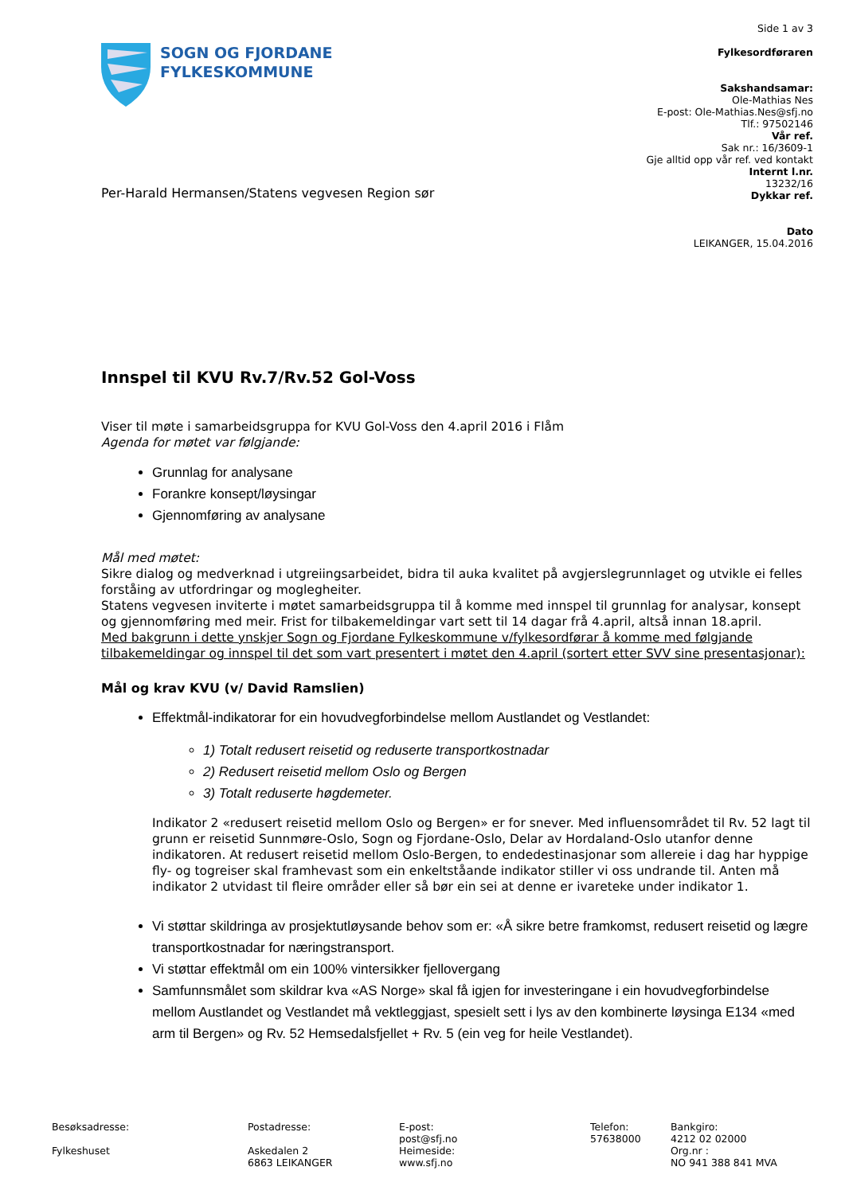SOGN OG FJORDANE
FYLKESKOMMUNE
Side 1 av 3
Fylkesordføraren
Sakshandsamar:
Ole-Mathias Nes
E-post: Ole-Mathias.Nes@sfj.no
Tlf.: 97502146
Vår ref.
Sak nr.: 16/3609-1
Gje alltid opp vår ref. ved kontakt
Internt l.nr.
13232/16
Dykkar ref.
Dato
LEIKANGER, 15.04.2016
Per-Harald Hermansen/Statens vegvesen Region sør
Innspel til KVU Rv.7/Rv.52 Gol-Voss
Viser til møte i samarbeidsgruppa for KVU Gol-Voss den 4.april 2016 i Flåm
Agenda for møtet var følgjande:
Grunnlag for analysane
Forankre konsept/løysingar
Gjennomføring av analysane
Mål med møtet:
Sikre dialog og medverknad i utgreiingsarbeidet, bidra til auka kvalitet på avgjerslegrunnlaget og utvikle ei felles forståing av utfordringar og moglegheiter.
Statens vegvesen inviterte i møtet samarbeidsgruppa til å komme med innspel til grunnlag for analysar, konsept og gjennomføring med meir. Frist for tilbakemeldingar vart sett til 14 dagar frå 4.april, altså innan 18.april.
Med bakgrunn i dette ynskjer Sogn og Fjordane Fylkeskommune v/fylkesordførar å komme med følgjande tilbakemeldingar og innspel til det som vart presentert i møtet den 4.april (sortert etter SVV sine presentasjonar):
Mål og krav KVU (v/ David Ramslien)
Effektmål-indikatorar for ein hovudvegforbindelse mellom Austlandet og Vestlandet:
1) Totalt redusert reisetid og reduserte transportkostnadar
2) Redusert reisetid mellom Oslo og Bergen
3) Totalt reduserte høgdemeter.
Indikator 2 «redusert reisetid mellom Oslo og Bergen» er for snever. Med influensområdet til Rv. 52 lagt til grunn er reisetid Sunnmøre-Oslo, Sogn og Fjordane-Oslo, Delar av Hordaland-Oslo utanfor denne indikatoren. At redusert reisetid mellom Oslo-Bergen, to endedestinasjonar som allereie i dag har hyppige fly- og togreiser skal framhevast som ein enkeltståande indikator stiller vi oss undrande til. Anten må indikator 2 utvidast til fleire områder eller så bør ein sei at denne er ivareteke under indikator 1.
Vi støttar skildringa av prosjektutløysande behov som er: «Å sikre betre framkomst, redusert reisetid og lægre transportkostnadar for næringstransport.
Vi støttar effektmål om ein 100% vintersikker fjellovergang
Samfunnsmålet som skildrar kva «AS Norge» skal få igjen for investeringane i ein hovudvegforbindelse mellom Austlandet og Vestlandet må vektleggjast, spesielt sett i lys av den kombinerte løysinga E134 «med arm til Bergen» og Rv. 52 Hemsedalsfjellet + Rv. 5 (ein veg for heile Vestlandet).
Besøksadresse:
Fylkeshuset
Postadresse:
Askedalen 2
6863 LEIKANGER
E-post:
post@sfj.no
Heimeside:
www.sfj.no
Telefon:
57638000
Bankgiro:
4212 02 02000
Org.nr :
NO 941 388 841 MVA